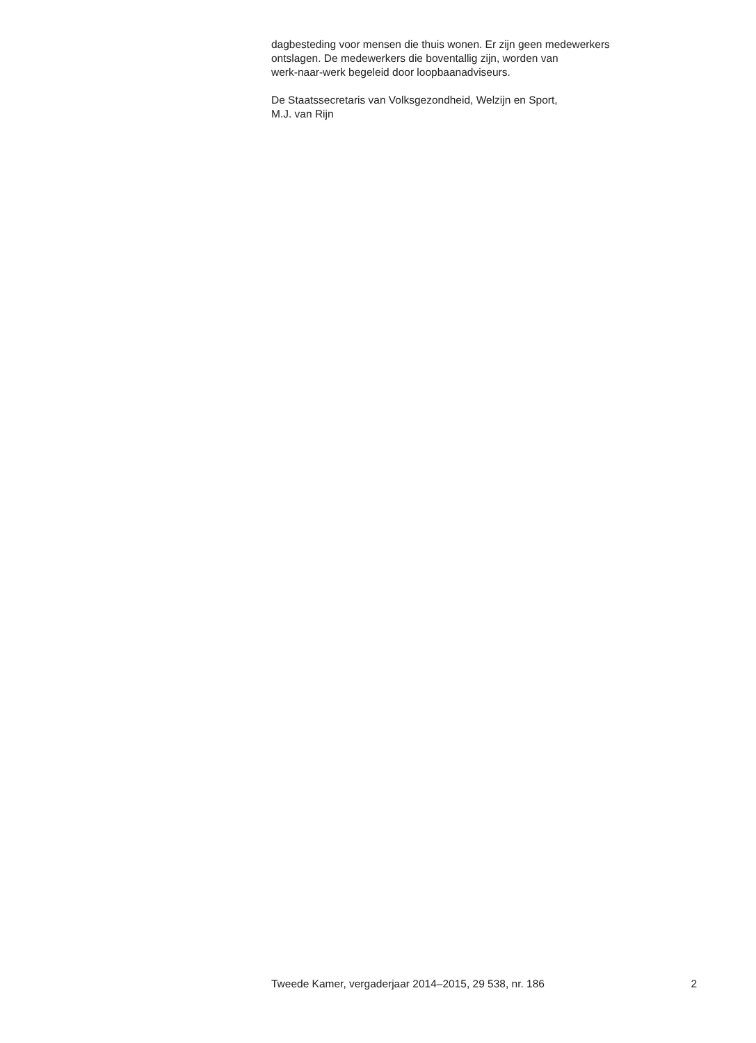dagbesteding voor mensen die thuis wonen. Er zijn geen medewerkers
ontslagen. De medewerkers die boventallig zijn, worden van
werk-naar-werk begeleid door loopbaanadviseurs.
De Staatssecretaris van Volksgezondheid, Welzijn en Sport,
M.J. van Rijn
Tweede Kamer, vergaderjaar 2014–2015, 29 538, nr. 186 2